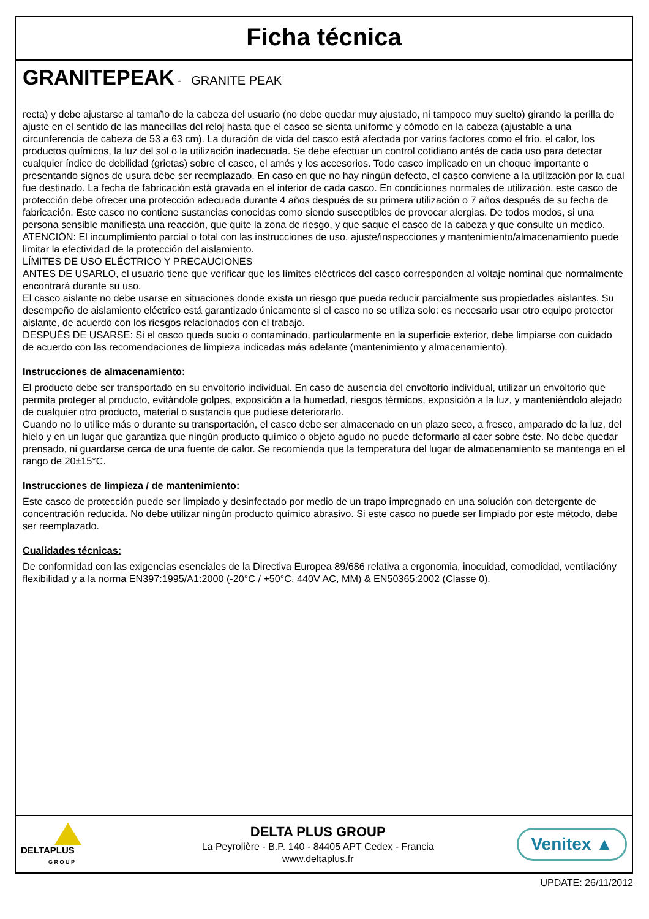Ficha técnica
GRANITEPEAK - GRANITE PEAK
recta) y debe ajustarse al tamaño de la cabeza del usuario (no debe quedar muy ajustado, ni tampoco muy suelto) girando la perilla de ajuste en el sentido de las manecillas del reloj hasta que el casco se sienta uniforme y cómodo en la cabeza (ajustable a una circunferencia de cabeza de 53 a 63 cm). La duración de vida del casco está afectada por varios factores como el frío, el calor, los productos químicos, la luz del sol o la utilización inadecuada. Se debe efectuar un control cotidiano antés de cada uso para detectar cualquier índice de debilidad (grietas) sobre el casco, el arnés y los accesorios. Todo casco implicado en un choque importante o presentando signos de usura debe ser reemplazado. En caso en que no hay ningún defecto, el casco conviene a la utilización por la cual fue destinado. La fecha de fabricación está gravada en el interior de cada casco. En condiciones normales de utilización, este casco de protección debe ofrecer una protección adecuada durante 4 años después de su primera utilización o 7 años después de su fecha de fabricación. Este casco no contiene sustancias conocidas como siendo susceptibles de provocar alergias. De todos modos, si una persona sensible manifiesta una reacción, que quite la zona de riesgo, y que saque el casco de la cabeza y que consulte un medico.
ATENCIÓN: El incumplimiento parcial o total con las instrucciones de uso, ajuste/inspecciones y mantenimiento/almacenamiento puede limitar la efectividad de la protección del aislamiento.
LÍMITES DE USO ELÉCTRICO Y PRECAUCIONES
ANTES DE USARLO, el usuario tiene que verificar que los límites eléctricos del casco corresponden al voltaje nominal que normalmente encontrará durante su uso.
El casco aislante no debe usarse en situaciones donde exista un riesgo que pueda reducir parcialmente sus propiedades aislantes. Su desempeño de aislamiento eléctrico está garantizado únicamente si el casco no se utiliza solo: es necesario usar otro equipo protector aislante, de acuerdo con los riesgos relacionados con el trabajo.
DESPUÉS DE USARSE: Si el casco queda sucio o contaminado, particularmente en la superficie exterior, debe limpiarse con cuidado de acuerdo con las recomendaciones de limpieza indicadas más adelante (mantenimiento y almacenamiento).
Instrucciones de almacenamiento:
El producto debe ser transportado en su envoltorio individual. En caso de ausencia del envoltorio individual, utilizar un envoltorio que permita proteger al producto, evitándole golpes, exposición a la humedad, riesgos térmicos, exposición a la luz, y manteniéndolo alejado de cualquier otro producto, material o sustancia que pudiese deteriorarlo.
Cuando no lo utilice más o durante su transportación, el casco debe ser almacenado en un plazo seco, a fresco, amparado de la luz, del hielo y en un lugar que garantiza que ningún producto químico o objeto agudo no puede deformarlo al caer sobre éste. No debe quedar prensado, ni guardarse cerca de una fuente de calor. Se recomienda que la temperatura del lugar de almacenamiento se mantenga en el rango de 20±15°C.
Instrucciones de limpieza / de mantenimiento:
Este casco de protección puede ser limpiado y desinfectado por medio de un trapo impregnado en una solución con detergente de concentración reducida. No debe utilizar ningún producto químico abrasivo. Si este casco no puede ser limpiado por este método, debe ser reemplazado.
Cualidades técnicas:
De conformidad con las exigencias esenciales de la Directiva Europea 89/686 relativa a ergonomia, inocuidad, comodidad, ventilacióny flexibilidad y a la norma EN397:1995/A1:2000 (-20°C / +50°C, 440V AC, MM) & EN50365:2002 (Classe 0).
DELTAPLUS
G R O U P
DELTA PLUS GROUP
La Peyrolière - B.P. 140 - 84405 APT Cedex - Francia
www.deltaplus.fr
Venitex ▲
UPDATE: 26/11/2012